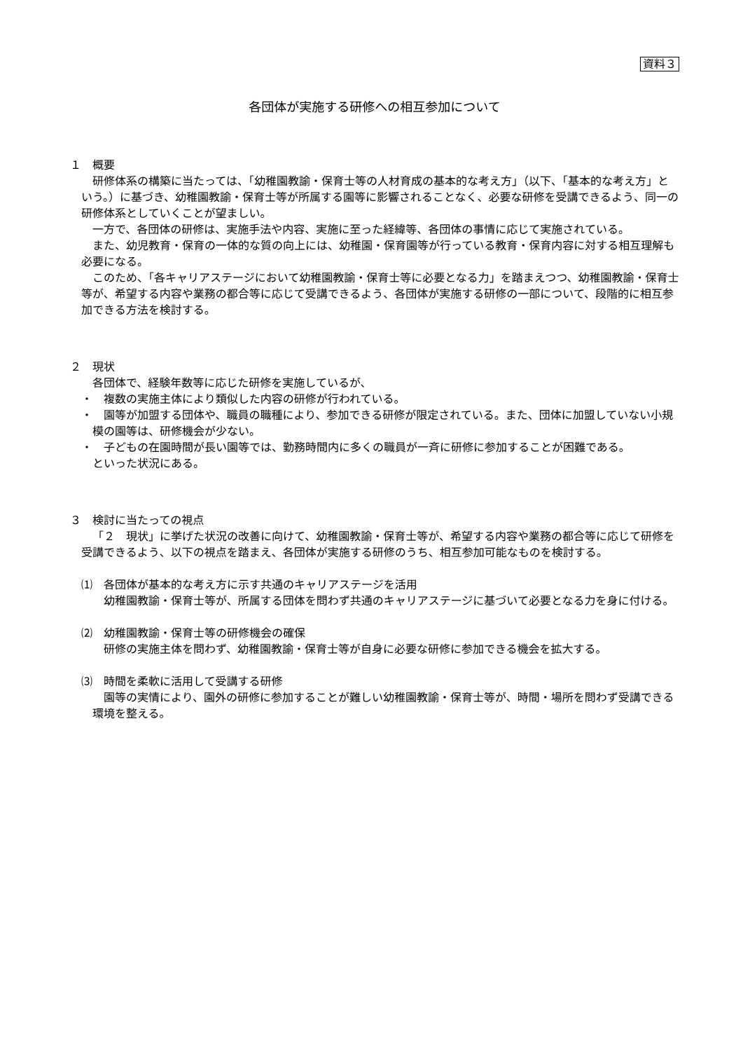資料３
各団体が実施する研修への相互参加について
１　概要
研修体系の構築に当たっては、「幼稚園教諭・保育士等の人材育成の基本的な考え方」（以下、「基本的な考え方」という。）に基づき、幼稚園教諭・保育士等が所属する園等に影響されることなく、必要な研修を受講できるよう、同一の研修体系としていくことが望ましい。
一方で、各団体の研修は、実施手法や内容、実施に至った経緯等、各団体の事情に応じて実施されている。
また、幼児教育・保育の一体的な質の向上には、幼稚園・保育園等が行っている教育・保育内容に対する相互理解も必要になる。
このため、「各キャリアステージにおいて幼稚園教諭・保育士等に必要となる力」を踏まえつつ、幼稚園教諭・保育士等が、希望する内容や業務の都合等に応じて受講できるよう、各団体が実施する研修の一部について、段階的に相互参加できる方法を検討する。
２　現状
各団体で、経験年数等に応じた研修を実施しているが、
・　複数の実施主体により類似した内容の研修が行われている。
・　園等が加盟する団体や、職員の職種により、参加できる研修が限定されている。また、団体に加盟していない小規模の園等は、研修機会が少ない。
・　子どもの在園時間が長い園等では、勤務時間内に多くの職員が一斉に研修に参加することが困難である。
といった状況にある。
３　検討に当たっての視点
「２　現状」に挙げた状況の改善に向けて、幼稚園教諭・保育士等が、希望する内容や業務の都合等に応じて研修を受講できるよう、以下の視点を踏まえ、各団体が実施する研修のうち、相互参加可能なものを検討する。
⑴　各団体が基本的な考え方に示す共通のキャリアステージを活用
幼稚園教諭・保育士等が、所属する団体を問わず共通のキャリアステージに基づいて必要となる力を身に付ける。
⑵　幼稚園教諭・保育士等の研修機会の確保
研修の実施主体を問わず、幼稚園教諭・保育士等が自身に必要な研修に参加できる機会を拡大する。
⑶　時間を柔軟に活用して受講する研修
園等の実情により、園外の研修に参加することが難しい幼稚園教諭・保育士等が、時間・場所を問わず受講できる環境を整える。